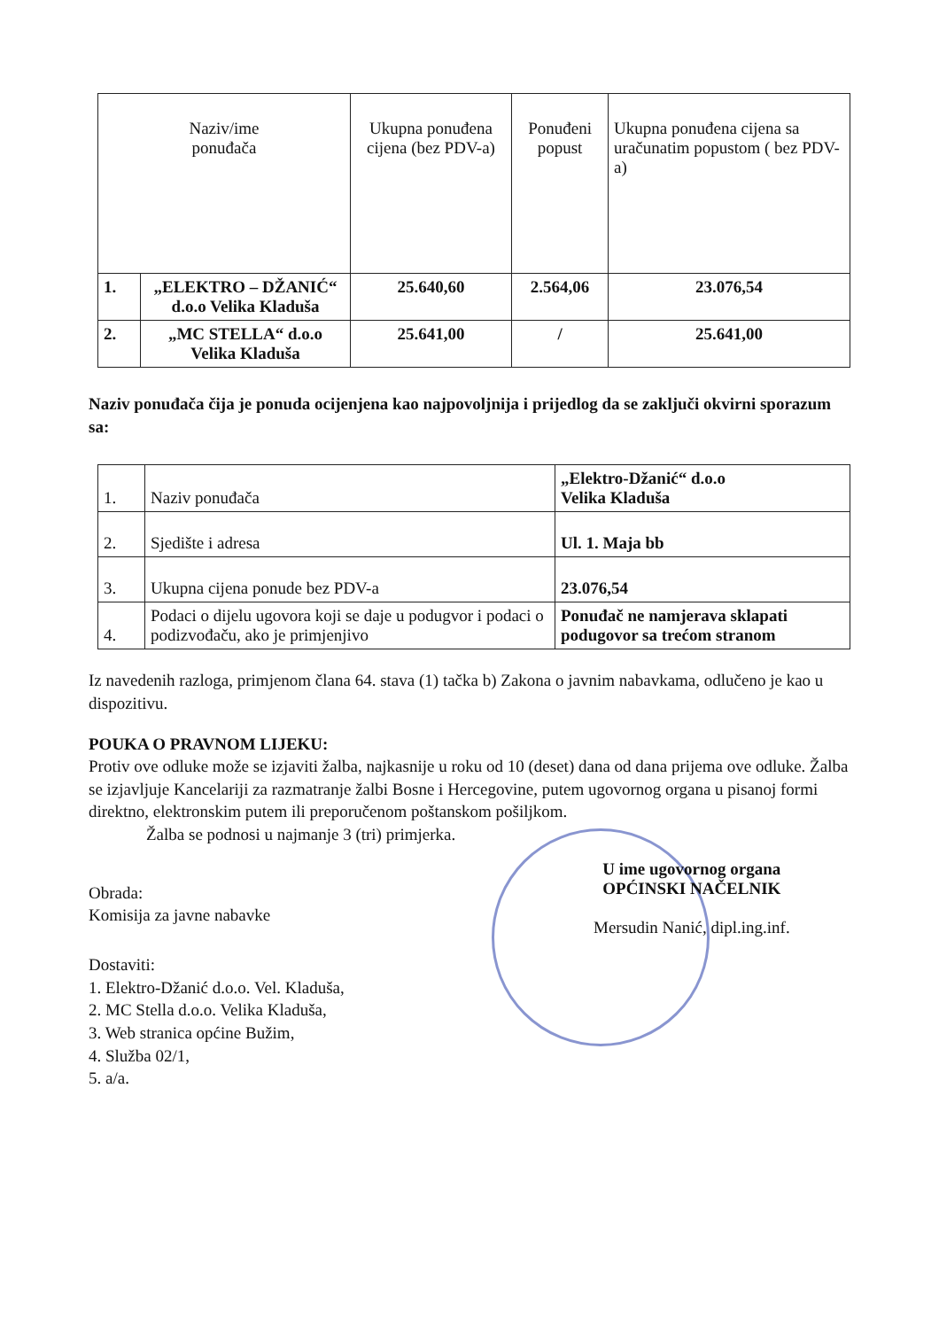| Naziv/ime ponuđača | | Ukupna ponuđena cijena (bez PDV-a) | Ponuđeni popust | Ukupna ponuđena cijena sa uračunatim popustom ( bez PDV-a) |
| --- | --- | --- | --- | --- |
| 1. | „ELEKTRO – DŽANIĆ“ d.o.o Velika Kladuša | 25.640,60 | 2.564,06 | 23.076,54 |
| 2. | „MC STELLA“ d.o.o Velika Kladuša | 25.641,00 | / | 25.641,00 |
Naziv ponuđača čija je ponuda ocijenjena kao najpovoljnija i prijedlog da se zaključi okvirni sporazum sa:
| 1. | Naziv ponuđača | „Elektro-Džanić“ d.o.o Velika Kladuša |
| 2. | Sjedište i adresa | Ul. 1. Maja bb |
| 3. | Ukupna cijena ponude bez PDV-a | 23.076,54 |
| 4. | Podaci o dijelu ugovora koji se daje u podugvor i podaci o podizvođaču, ako je primjenjivo | Ponuđač ne namjerava sklapati podugovor sa trećom stranom |
Iz navedenih razloga, primjenom člana 64. stava (1) tačka b) Zakona o javnim nabavkama, odlučeno je kao u dispozitivu.
POUKA O PRAVNOM LIJEKU:
Protiv ove odluke može se izjaviti žalba, najkasnije u roku od 10 (deset) dana od dana prijema ove odluke. Žalba se izjavljuje Kancelariji za razmatranje žalbi Bosne i Hercegovine, putem ugovornog organa u pisanoj formi direktno, elektronskim putem ili preporučenom poštanskom pošiljkom.
Žalba se podnosi u najmanje 3 (tri) primjerka.
Obrada:
Komisija za javne nabavke
Dostaviti:
1. Elektro-Džanić d.o.o. Vel. Kladuša,
2. MC Stella d.o.o. Velika Kladuša,
3. Web stranica općine Bužim,
4. Služba 02/1,
5. a/a.
U ime ugovornog organa
OPĆINSKI NAČELNIK
Mersudin Nanić, dipl.ing.inf.